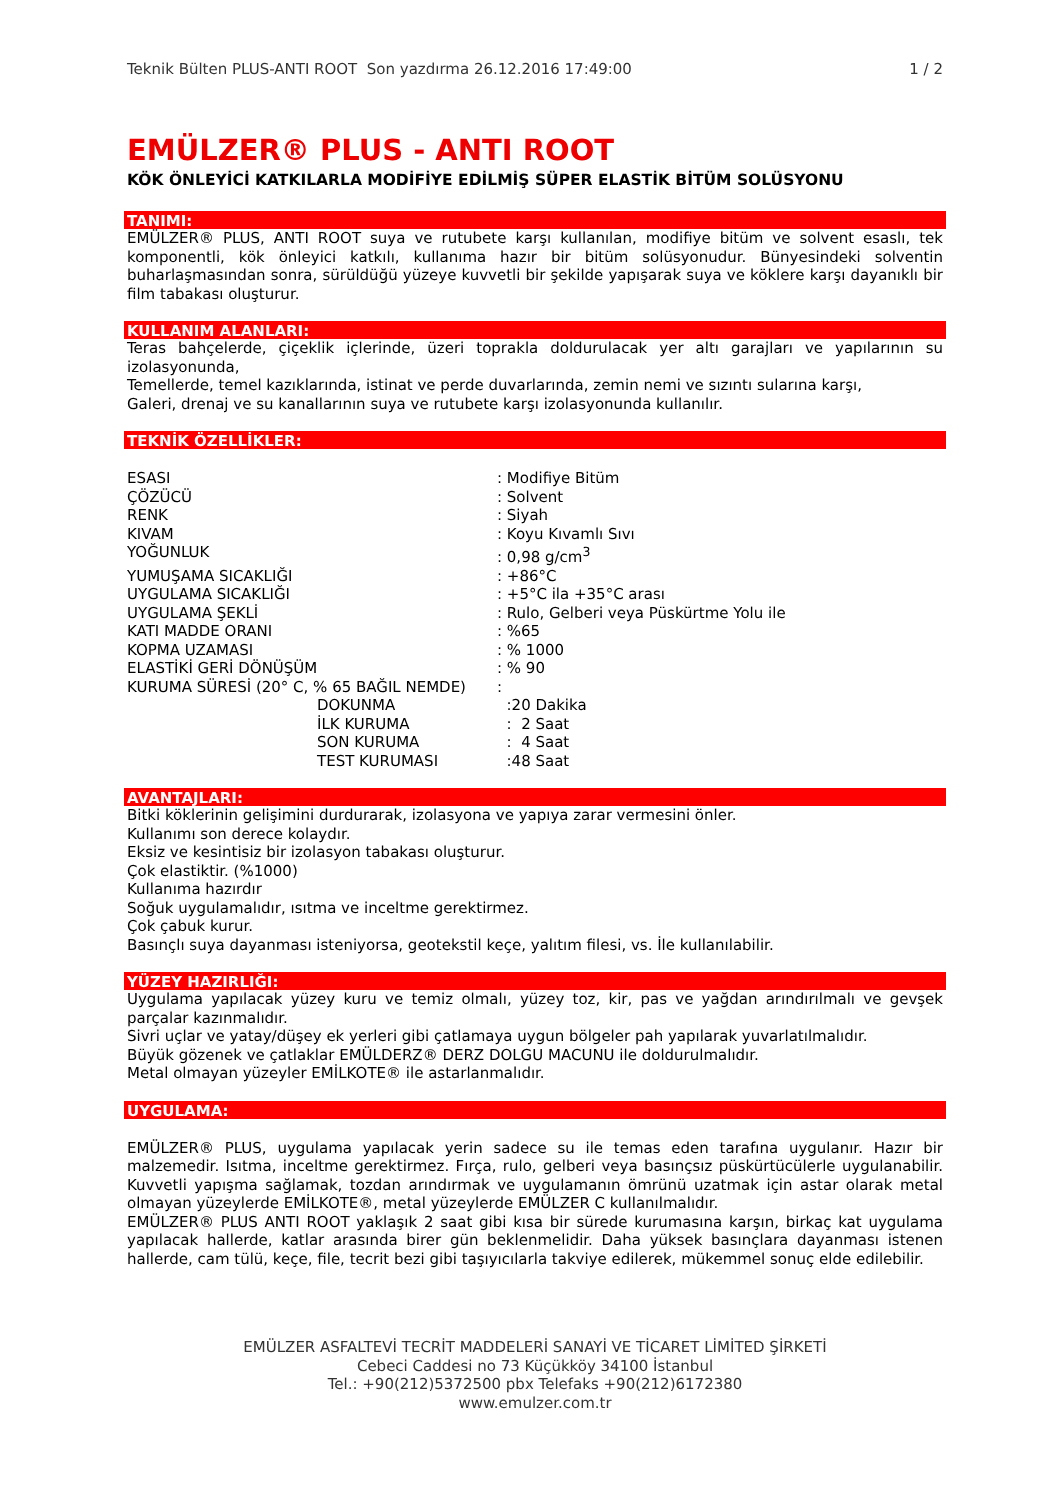Teknik Bülten PLUS-ANTI ROOT Son yazdırma 26.12.2016 17:49:00 1 / 2
EMÜLZER® PLUS - ANTI ROOT
KÖK ÖNLEYİCİ KATKILARLA MODİFİYE EDİLMİŞ SÜPER ELASTİK BİTÜM SOLÜSYONU
TANIMI:
EMÜLZER® PLUS, ANTI ROOT suya ve rutubete karşı kullanılan, modifiye bitüm ve solvent esaslı, tek komponentli, kök önleyici katkılı, kullanıma hazır bir bitüm solüsyonudur. Bünyesindeki solventin buharlaşmasından sonra, sürüldüğü yüzeye kuvvetli bir şekilde yapışarak suya ve köklere karşı dayanıklı bir film tabakası oluşturur.
KULLANIM ALANLARI:
Teras bahçelerde, çiçeklik içlerinde, üzeri toprakla doldurulacak yer altı garajları ve yapılarının su izolasyonunda,
Temellerde, temel kazıklarında, istinat ve perde duvarlarında, zemin nemi ve sızıntı sularına karşı,
Galeri, drenaj ve su kanallarının suya ve rutubete karşı izolasyonunda kullanılır.
TEKNİK ÖZELLİKLER:
| ESASI | : Modifiye Bitüm |
| ÇÖZÜCÜ | : Solvent |
| RENK | : Siyah |
| KIVAM | : Koyu Kıvamlı Sıvı |
| YOĞUNLUK | : 0,98 g/cm<sup>3</sup> |
| YUMUŞAMA SICAKLIĞI | : +86°C |
| UYGULAMA SICAKLIĞI | : +5°C ila +35°C arası |
| UYGULAMA ŞEKLİ | : Rulo, Gelberi veya Püskürtme Yolu ile |
| KATI MADDE ORANI | : %65 |
| KOPMA UZAMASI | : % 1000 |
| ELASTİKİ GERİ DÖNÜŞÜM | : % 90 |
| KURUMA SÜRESİ (20° C, % 65 BAĞIL NEMDE) | : |
| DOKUNMA | :20 Dakika |
| İLK KURUMA | : 2 Saat |
| SON KURUMA | : 4 Saat |
| TEST KURUMASI | :48 Saat |
AVANTAJLARI:
Bitki köklerinin gelişimini durdurarak, izolasyona ve yapıya zarar vermesini önler.
Kullanımı son derece kolaydır.
Eksiz ve kesintisiz bir izolasyon tabakası oluşturur.
Çok elastiktir. (%1000)
Kullanıma hazırdır
Soğuk uygulamalıdır, ısıtma ve inceltme gerektirmez.
Çok çabuk kurur.
Basınçlı suya dayanması isteniyorsa, geotekstil keçe, yalıtım filesi, vs. İle kullanılabilir.
YÜZEY HAZIRLIĞI:
Uygulama yapılacak yüzey kuru ve temiz olmalı, yüzey toz, kir, pas ve yağdan arındırılmalı ve gevşek parçalar kazınmalıdır.
Sivri uçlar ve yatay/düşey ek yerleri gibi çatlamaya uygun bölgeler pah yapılarak yuvarlatılmalıdır.
Büyük gözenek ve çatlaklar EMÜLDERZ® DERZ DOLGU MACUNU ile doldurulmalıdır.
Metal olmayan yüzeyler EMİLKOTE® ile astarlanmalıdır.
UYGULAMA:
EMÜLZER® PLUS, uygulama yapılacak yerin sadece su ile temas eden tarafına uygulanır. Hazır bir malzemedir. Isıtma, inceltme gerektirmez. Fırça, rulo, gelberi veya basınçsız püskürtücülerle uygulanabilir. Kuvvetli yapışma sağlamak, tozdan arındırmak ve uygulamanın ömrünü uzatmak için astar olarak metal olmayan yüzeylerde EMİLKOTE®, metal yüzeylerde EMÜLZER C kullanılmalıdır.
EMÜLZER® PLUS ANTI ROOT yaklaşık 2 saat gibi kısa bir sürede kurumasına karşın, birkaç kat uygulama yapılacak hallerde, katlar arasında birer gün beklenmelidir. Daha yüksek basınçlara dayanması istenen hallerde, cam tülü, keçe, file, tecrit bezi gibi taşıyıcılarla takviye edilerek, mükemmel sonuç elde edilebilir.
EMÜLZER ASFALTEVİ TECRİT MADDELERİ SANAYİ VE TİCARET LİMİTED ŞİRKETİ
Cebeci Caddesi no 73 Küçükköy 34100 İstanbul
Tel.: +90(212)5372500 pbx Telefaks +90(212)6172380
www.emulzer.com.tr